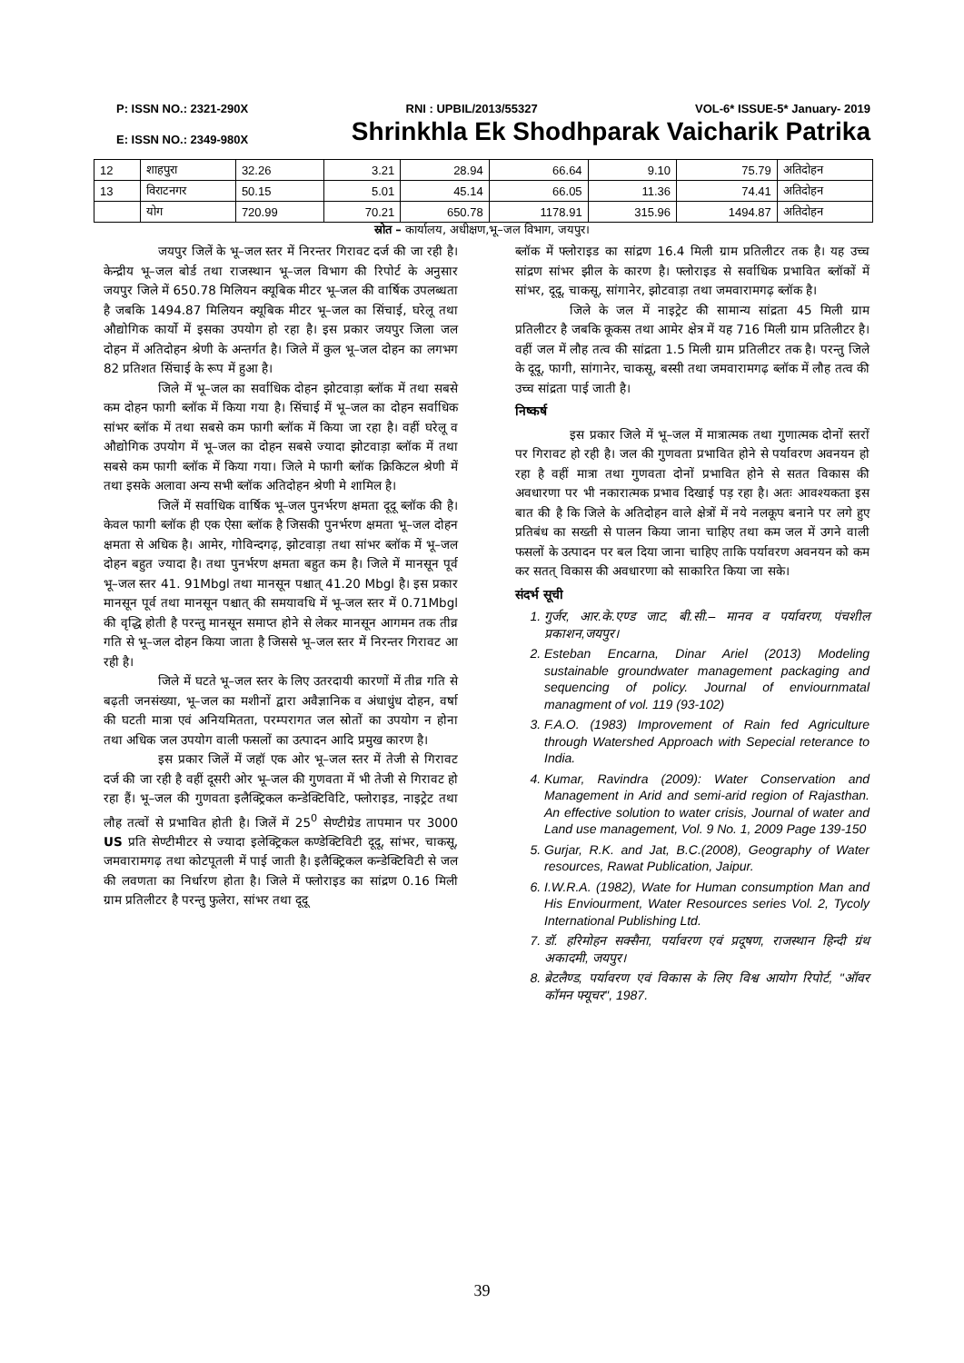P: ISSN NO.: 2321-290X RNI : UPBIL/2013/55327 VOL-6* ISSUE-5* January- 2019
E: ISSN NO.: 2349-980X Shrinkhla Ek Shodhparak Vaicharik Patrika
| 12 | शाहपुरा | 32.26 | 3.21 | 28.94 | 66.64 | 9.10 | 75.79 | अतिदोहन |
| 13 | विराटनगर | 50.15 | 5.01 | 45.14 | 66.05 | 11.36 | 74.41 | अतिदोहन |
| | योग | 720.99 | 70.21 | 650.78 | 1178.91 | 315.96 | 1494.87 | अतिदोहन |
स्रोत – कार्यालय, अधीक्षण,भू–जल विभाग, जयपुर।
जयपुर जिलें के भू–जल स्तर में निरन्तर गिरावट दर्ज की जा रही है। केन्द्रीय भू–जल बोर्ड तथा राजस्थान भू–जल विभाग की रिपोर्ट के अनुसार जयपुर जिले में 650.78 मिलियन क्यूबिक मीटर भू–जल की वार्षिक उपलब्धता है जबकि 1494.87 मिलियन क्यूबिक मीटर भू–जल का सिंचाई, घरेलू तथा औद्योगिक कार्यो में इसका उपयोग हो रहा है। इस प्रकार जयपुर जिला जल दोहन में अतिदोहन श्रेणी के अन्तर्गत है। जिले में कुल भू–जल दोहन का लगभग 82 प्रतिशत सिंचाई के रूप में हुआ है।
जिले में भू–जल का सर्वाधिक दोहन झोटवाड़ा ब्लॉक में तथा सबसे कम दोहन फागी ब्लॉक में किया गया है। सिंचाई में भू–जल का दोहन सर्वाधिक सांभर ब्लॉक में तथा सबसे कम फागी ब्लॉक में किया जा रहा है। वहीं घरेलू व औद्योगिक उपयोग में भू–जल का दोहन सबसे ज्यादा झोटवाड़ा ब्लॉक में तथा सबसे कम फागी ब्लॉक में किया गया। जिले मे फागी ब्लॉक क्रिकिटल श्रेणी में तथा इसके अलावा अन्य सभी ब्लॉक अतिदोहन श्रेणी मे शामिल है।
जिलें में सर्वाधिक वार्षिक भू–जल पुनर्भरण क्षमता दूदू ब्लॉक की है। केवल फागी ब्लॉक ही एक ऐसा ब्लॉक है जिसकी पुनर्भरण क्षमता भू–जल दोहन क्षमता से अधिक है। आमेर, गोविन्दगढ़, झोटवाड़ा तथा सांभर ब्लॉक में भू–जल दोहन बहुत ज्यादा है। तथा पुनर्भरण क्षमता बहुत कम है। जिले में मानसून पूर्व भू–जल स्तर 41. 91Mbgl तथा मानसून पश्चात् 41.20 Mbgl है। इस प्रकार मानसून पूर्व तथा मानसून पश्चात् की समयावधि में भू–जल स्तर में 0.71Mbgl की वृद्धि होती है परन्तु मानसून समाप्त होने से लेकर मानसून आगमन तक तीव्र गति से भू–जल दोहन किया जाता है जिससे भू–जल स्तर में निरन्तर गिरावट आ रही है।
जिले में घटते भू–जल स्तर के लिए उतरदायी कारणों में तीव्र गति से बढ़ती जनसंख्या, भू–जल का मशीनों द्वारा अवैज्ञानिक व अंधाधुंध दोहन, वर्षा की घटती मात्रा एवं अनियमितता, परम्परागत जल स्रोतों का उपयोग न होना तथा अधिक जल उपयोग वाली फसलों का उत्पादन आदि प्रमुख कारण है।
इस प्रकार जिलें में जहॉ एक ओर भू–जल स्तर में तेजी से गिरावट दर्ज की जा रही है वहीं दूसरी ओर भू–जल की गुणवता में भी तेजी से गिरावट हो रहा हैं। भू–जल की गुणवता इलैक्ट्रिकल कन्डेक्टिविटि, फ्लोराइड, नाइट्रेट तथा लौह तत्वों से प्रभावित होती है। जिलें में 25<sup>0</sup> सेण्टीग्रेड तापमान पर 3000 US प्रति सेण्टीमीटर से ज्यादा इलेक्ट्रिकल कण्डेक्टिविटी दूदू, सांभर, चाकसू, जमवारामगढ़ तथा कोटपूतली में पाई जाती है। इलैक्ट्रिकल कन्डेक्टिविटी से जल की लवणता का निर्धारण होता है। जिले में फ्लोराइड का सांद्रण 0.16 मिली ग्राम प्रतिलीटर है परन्तु फुलेरा, सांभर तथा दूदू
ब्लॉक में फ्लोराइड का सांद्रण 16.4 मिली ग्राम प्रतिलीटर तक है। यह उच्च सांद्रण सांभर झील के कारण है। फ्लोराइड से सर्वाधिक प्रभावित ब्लॉकों में सांभर, दूदू, चाकसू, सांगानेर, झोटवाड़ा तथा जमवारामगढ़ ब्लॉक है।
जिले के जल में नाइट्रेट की सामान्य सांद्रता 45 मिली ग्राम प्रतिलीटर है जबकि कूकस तथा आमेर क्षेत्र में यह 716 मिली ग्राम प्रतिलीटर है। वहीं जल में लौह तत्व की सांद्रता 1.5 मिली ग्राम प्रतिलीटर तक है। परन्तु जिले के दूदू, फागी, सांगानेर, चाकसू, बस्सी तथा जमवारामगढ़ ब्लॉक में लौह तत्व की उच्च सांद्रता पाई जाती है।
निष्कर्ष
इस प्रकार जिले में भू–जल में मात्रात्मक तथा गुणात्मक दोनों स्तरों पर गिरावट हो रही है। जल की गुणवता प्रभावित होने से पर्यावरण अवनयन हो रहा है वहीं मात्रा तथा गुणवता दोनों प्रभावित होने से सतत विकास की अवधारणा पर भी नकारात्मक प्रभाव दिखाई पड़ रहा है। अतः आवश्यकता इस बात की है कि जिले के अतिदोहन वाले क्षेत्रों में नये नलकूप बनाने पर लगे हुए प्रतिबंध का सख्ती से पालन किया जाना चाहिए तथा कम जल में उगने वाली फसलों के उत्पादन पर बल दिया जाना चाहिए ताकि पर्यावरण अवनयन को कम कर सतत् विकास की अवधारणा को साकारित किया जा सके।
संदर्भ सूची
1. गुर्जर, आर.के.एण्ड जाट, बी.सी.– मानव व पर्यावरण, पंचशील प्रकाशन,जयपुर।
2. Esteban Encarna, Dinar Ariel (2013) Modeling sustainable groundwater management packaging and sequencing of policy. Journal of enviournmatal managment of vol. 119 (93-102)
3. F.A.O. (1983) Improvement of Rain fed Agriculture through Watershed Approach with Sepecial reterance to India.
4. Kumar, Ravindra (2009): Water Conservation and Management in Arid and semi-arid region of Rajasthan. An effective solution to water crisis, Journal of water and Land use management, Vol. 9 No. 1, 2009 Page 139-150
5. Gurjar, R.K. and Jat, B.C.(2008), Geography of Water resources, Rawat Publication, Jaipur.
6. I.W.R.A. (1982), Wate for Human consumption Man and His Enviourment, Water Resources series Vol. 2, Tycoly International Publishing Ltd.
7. डॉ. हरिमोहन सक्सैना, पर्यावरण एवं प्रदूषण, राजस्थान हिन्दी ग्रंथ अकादमी, जयपुर।
8. ब्रेटलैण्ड, पर्यावरण एवं विकास के लिए विश्व आयोग रिपोर्ट, ''ऑवर कॉमन फ्यूचर'', 1987.
39